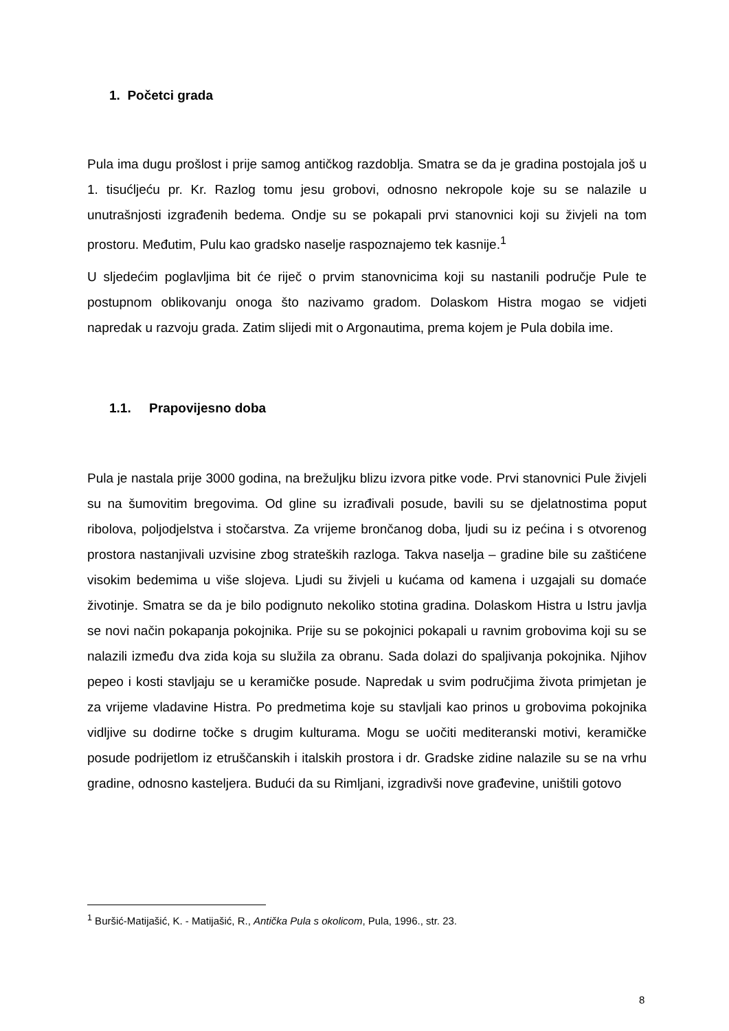1. Početci grada
Pula ima dugu prošlost i prije samog antičkog razdoblja. Smatra se da je gradina postojala još u 1. tisućljeću pr. Kr. Razlog tomu jesu grobovi, odnosno nekropole koje su se nalazile u unutrašnjosti izgrađenih bedema. Ondje su se pokapali prvi stanovnici koji su živjeli na tom prostoru. Međutim, Pulu kao gradsko naselje raspoznajemo tek kasnije.<sup>1</sup>
U sljedećim poglavljima bit će riječ o prvim stanovnicima koji su nastanili područje Pule te postupnom oblikovanju onoga što nazivamo gradom. Dolaskom Histra mogao se vidjeti napredak u razvoju grada. Zatim slijedi mit o Argonautima, prema kojem je Pula dobila ime.
1.1. Prapovijesno doba
Pula je nastala prije 3000 godina, na brežuljku blizu izvora pitke vode. Prvi stanovnici Pule živjeli su na šumovitim bregovima. Od gline su izrađivali posude, bavili su se djelatnostima poput ribolova, poljodjelstva i stočarstva. Za vrijeme brončanog doba, ljudi su iz pećina i s otvorenog prostora nastanjivali uzvisine zbog strateških razloga. Takva naselja – gradine bile su zaštićene visokim bedemima u više slojeva. Ljudi su živjeli u kućama od kamena i uzgajali su domaće životinje. Smatra se da je bilo podignuto nekoliko stotina gradina. Dolaskom Histra u Istru javlja se novi način pokapanja pokojnika. Prije su se pokojnici pokapali u ravnim grobovima koji su se nalazili između dva zida koja su služila za obranu. Sada dolazi do spaljivanja pokojnika. Njihov pepeo i kosti stavljaju se u keramičke posude. Napredak u svim područjima života primjetan je za vrijeme vladavine Histra. Po predmetima koje su stavljali kao prinos u grobovima pokojnika vidljive su dodirne točke s drugim kulturama. Mogu se uočiti mediteranski motivi, keramičke posude podrijetlom iz etruščanskih i italskih prostora i dr. Gradske zidine nalazile su se na vrhu gradine, odnosno kasteljera. Budući da su Rimljani, izgradivši nove građevine, uništili gotovo
<sup>1</sup> Buršić-Matijašić, K. - Matijašić, R., Antička Pula s okolicom, Pula, 1996., str. 23.
8